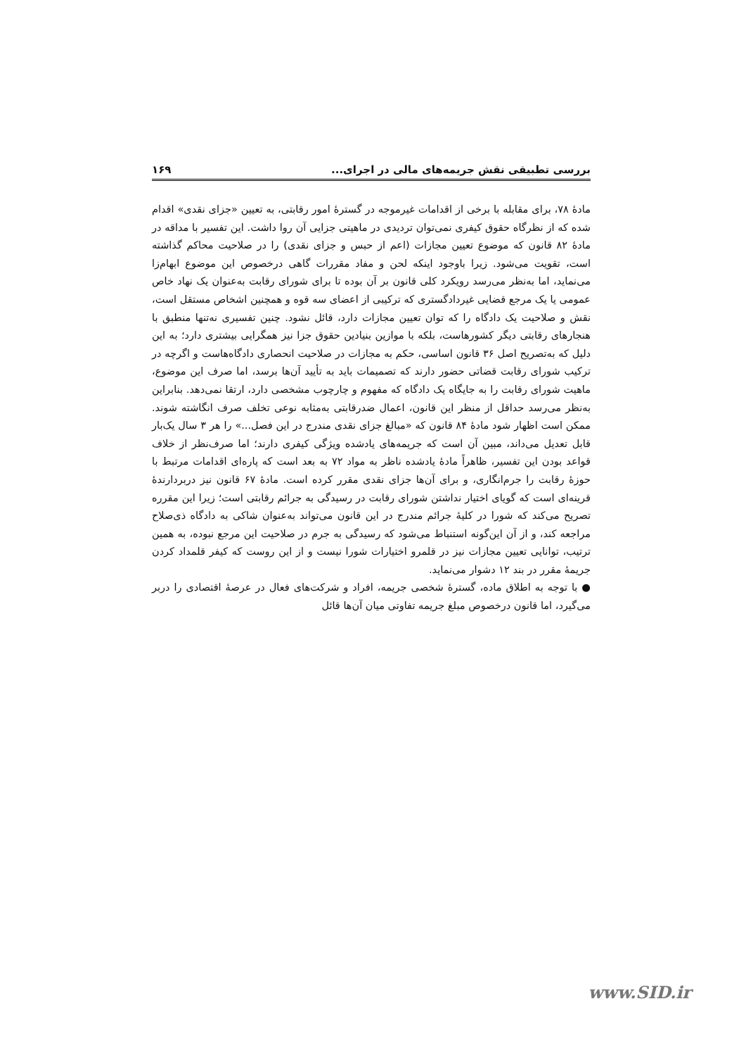بررسی تطبیقی نقش جریمه‌های مالی در اجرای... ۱۶۹
مادهٔ ۷۸، برای مقابله با برخی از اقدامات غیرموجه در گسترهٔ امور رقابتی، به تعیین «جزای نقدی» اقدام شده که از نظرگاه حقوق کیفری نمی‌توان تردیدی در ماهیتی جزایی آن روا داشت. این تفسیر با مداقه در مادهٔ ۸۲ قانون که موضوع تعیین مجازات (اعم از حبس و جزای نقدی) را در صلاحیت محاکم گذاشته است، تقویت می‌شود. زیرا باوجود اینکه لحن و مفاد مقررات گاهی درخصوص این موضوع ابهام‌زا می‌نماید، اما به‌نظر می‌رسد رویکرد کلی قانون بر آن بوده تا برای شورای رقابت به‌عنوان یک نهاد خاص عمومی یا یک مرجع قضایی غیردادگستری که ترکیبی از اعضای سه قوه و همچنین اشخاص مستقل است، نقش و صلاحیت یک دادگاه را که توان تعیین مجازات دارد، قائل نشود. چنین تفسیری نه‌تنها منطبق با هنجارهای رقابتی دیگر کشورهاست، بلکه با موازین بنیادین حقوق جزا نیز همگرایی بیشتری دارد؛ به این دلیل که به‌تصریح اصل ۳۶ قانون اساسی، حکم به مجازات در صلاحیت انحصاری دادگاه‌هاست و اگرچه در ترکیب شورای رقابت قضاتی حضور دارند که تصمیمات باید به تأیید آن‌ها برسد، اما صرف این موضوع، ماهیت شورای رقابت را به جایگاه یک دادگاه که مفهوم و چارچوب مشخصی دارد، ارتقا نمی‌دهد. بنابراین به‌نظر می‌رسد حداقل از منظر این قانون، اعمال ضدرقابتی به‌مثابه نوعی تخلف صرف انگاشته شوند. ممکن است اظهار شود مادهٔ ۸۴ قانون که «مبالغ جزای نقدی مندرج در این فصل...» را هر ۳ سال یک‌بار قابل تعدیل می‌داند، مبین آن است که جریمه‌های یادشده ویژگی کیفری دارند؛ اما صرف‌نظر از خلاف قواعد بودن این تفسیر، ظاهراً مادهٔ یادشده ناظر به مواد ۷۲ به بعد است که پاره‌ای اقدامات مرتبط با حوزهٔ رقابت را جرم‌انگاری، و برای آن‌ها جزای نقدی مقرر کرده است. مادهٔ ۶۷ قانون نیز دربردارندهٔ قرینه‌ای است که گویای اختیار نداشتن شورای رقابت در رسیدگی به جرائم رقابتی است؛ زیرا این مقرره تصریح می‌کند که شورا در کلیهٔ جرائم مندرج در این قانون می‌تواند به‌عنوان شاکی به دادگاه ذی‌صلاح مراجعه کند، و از آن این‌گونه استنباط می‌شود که رسیدگی به جرم در صلاحیت این مرجع نبوده، به همین ترتیب، توانایی تعیین مجازات نیز در قلمرو اختیارات شورا نیست و از این روست که کیفر قلمداد کردن جریمهٔ مقرر در بند ۱۲ دشوار می‌نماید.
● با توجه به اطلاق ماده، گسترهٔ شخصی جریمه، افراد و شرکت‌های فعال در عرصهٔ اقتصادی را دربر می‌گیرد، اما قانون درخصوص مبلغ جریمه تفاوتی میان آن‌ها قائل
www.SID.ir